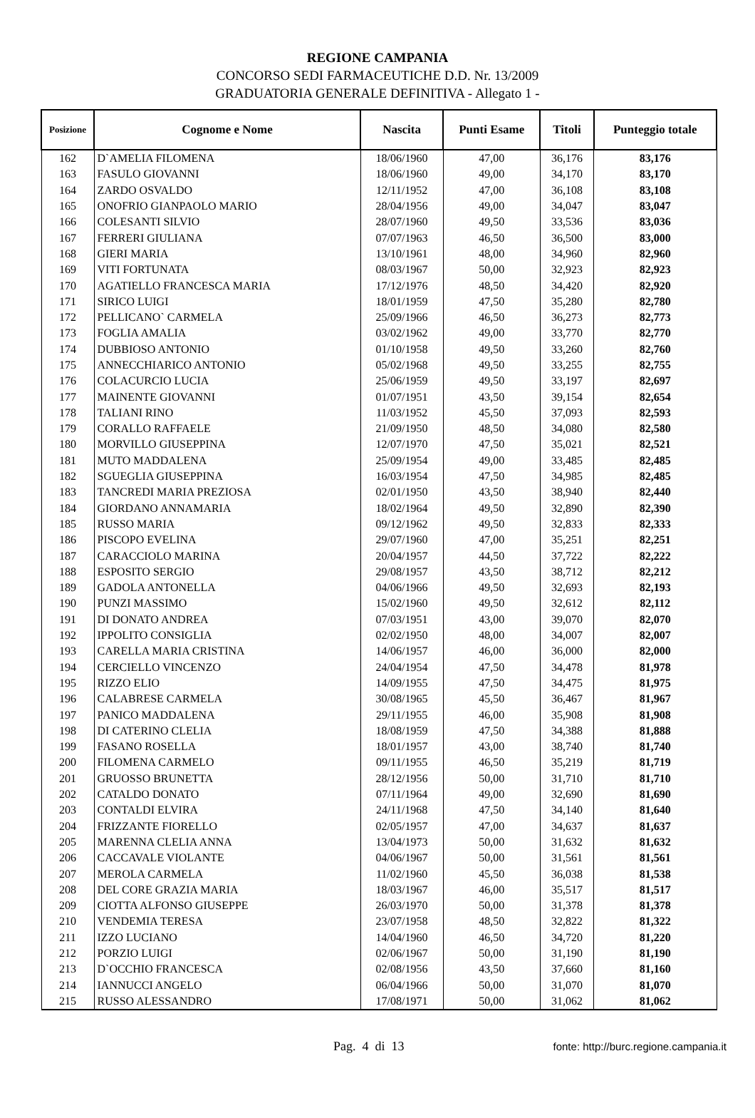REGIONE CAMPANIA
CONCORSO SEDI FARMACEUTICHE D.D. Nr. 13/2009
GRADUATORIA GENERALE DEFINITIVA - Allegato 1 -
| Posizione | Cognome e Nome | Nascita | Punti Esame | Titoli | Punteggio totale |
| --- | --- | --- | --- | --- | --- |
| 162 | D`AMELIA FILOMENA | 18/06/1960 | 47,00 | 36,176 | 83,176 |
| 163 | FASULO GIOVANNI | 18/06/1960 | 49,00 | 34,170 | 83,170 |
| 164 | ZARDO OSVALDO | 12/11/1952 | 47,00 | 36,108 | 83,108 |
| 165 | ONOFRIO GIANPAOLO MARIO | 28/04/1956 | 49,00 | 34,047 | 83,047 |
| 166 | COLESANTI SILVIO | 28/07/1960 | 49,50 | 33,536 | 83,036 |
| 167 | FERRERI GIULIANA | 07/07/1963 | 46,50 | 36,500 | 83,000 |
| 168 | GIERI MARIA | 13/10/1961 | 48,00 | 34,960 | 82,960 |
| 169 | VITI FORTUNATA | 08/03/1967 | 50,00 | 32,923 | 82,923 |
| 170 | AGATIELLO FRANCESCA MARIA | 17/12/1976 | 48,50 | 34,420 | 82,920 |
| 171 | SIRICO LUIGI | 18/01/1959 | 47,50 | 35,280 | 82,780 |
| 172 | PELLICANO` CARMELA | 25/09/1966 | 46,50 | 36,273 | 82,773 |
| 173 | FOGLIA AMALIA | 03/02/1962 | 49,00 | 33,770 | 82,770 |
| 174 | DUBBIOSO ANTONIO | 01/10/1958 | 49,50 | 33,260 | 82,760 |
| 175 | ANNECCHIARICO ANTONIO | 05/02/1968 | 49,50 | 33,255 | 82,755 |
| 176 | COLACURCIO LUCIA | 25/06/1959 | 49,50 | 33,197 | 82,697 |
| 177 | MAINENTE GIOVANNI | 01/07/1951 | 43,50 | 39,154 | 82,654 |
| 178 | TALIANI RINO | 11/03/1952 | 45,50 | 37,093 | 82,593 |
| 179 | CORALLO RAFFAELE | 21/09/1950 | 48,50 | 34,080 | 82,580 |
| 180 | MORVILLO GIUSEPPINA | 12/07/1970 | 47,50 | 35,021 | 82,521 |
| 181 | MUTO MADDALENA | 25/09/1954 | 49,00 | 33,485 | 82,485 |
| 182 | SGUEGLIA GIUSEPPINA | 16/03/1954 | 47,50 | 34,985 | 82,485 |
| 183 | TANCREDI MARIA PREZIOSA | 02/01/1950 | 43,50 | 38,940 | 82,440 |
| 184 | GIORDANO ANNAMARIA | 18/02/1964 | 49,50 | 32,890 | 82,390 |
| 185 | RUSSO MARIA | 09/12/1962 | 49,50 | 32,833 | 82,333 |
| 186 | PISCOPO EVELINA | 29/07/1960 | 47,00 | 35,251 | 82,251 |
| 187 | CARACCIOLO MARINA | 20/04/1957 | 44,50 | 37,722 | 82,222 |
| 188 | ESPOSITO SERGIO | 29/08/1957 | 43,50 | 38,712 | 82,212 |
| 189 | GADOLA ANTONELLA | 04/06/1966 | 49,50 | 32,693 | 82,193 |
| 190 | PUNZI MASSIMO | 15/02/1960 | 49,50 | 32,612 | 82,112 |
| 191 | DI DONATO ANDREA | 07/03/1951 | 43,00 | 39,070 | 82,070 |
| 192 | IPPOLITO CONSIGLIA | 02/02/1950 | 48,00 | 34,007 | 82,007 |
| 193 | CARELLA MARIA CRISTINA | 14/06/1957 | 46,00 | 36,000 | 82,000 |
| 194 | CERCIELLO VINCENZO | 24/04/1954 | 47,50 | 34,478 | 81,978 |
| 195 | RIZZO ELIO | 14/09/1955 | 47,50 | 34,475 | 81,975 |
| 196 | CALABRESE CARMELA | 30/08/1965 | 45,50 | 36,467 | 81,967 |
| 197 | PANICO MADDALENA | 29/11/1955 | 46,00 | 35,908 | 81,908 |
| 198 | DI CATERINO CLELIA | 18/08/1959 | 47,50 | 34,388 | 81,888 |
| 199 | FASANO ROSELLA | 18/01/1957 | 43,00 | 38,740 | 81,740 |
| 200 | FILOMENA CARMELO | 09/11/1955 | 46,50 | 35,219 | 81,719 |
| 201 | GRUOSSO BRUNETTA | 28/12/1956 | 50,00 | 31,710 | 81,710 |
| 202 | CATALDO DONATO | 07/11/1964 | 49,00 | 32,690 | 81,690 |
| 203 | CONTALDI ELVIRA | 24/11/1968 | 47,50 | 34,140 | 81,640 |
| 204 | FRIZZANTE FIORELLO | 02/05/1957 | 47,00 | 34,637 | 81,637 |
| 205 | MARENNA CLELIA ANNA | 13/04/1973 | 50,00 | 31,632 | 81,632 |
| 206 | CACCAVALE VIOLANTE | 04/06/1967 | 50,00 | 31,561 | 81,561 |
| 207 | MEROLA CARMELA | 11/02/1960 | 45,50 | 36,038 | 81,538 |
| 208 | DEL CORE GRAZIA MARIA | 18/03/1967 | 46,00 | 35,517 | 81,517 |
| 209 | CIOTTA ALFONSO GIUSEPPE | 26/03/1970 | 50,00 | 31,378 | 81,378 |
| 210 | VENDEMIA TERESA | 23/07/1958 | 48,50 | 32,822 | 81,322 |
| 211 | IZZO LUCIANO | 14/04/1960 | 46,50 | 34,720 | 81,220 |
| 212 | PORZIO LUIGI | 02/06/1967 | 50,00 | 31,190 | 81,190 |
| 213 | D`OCCHIO FRANCESCA | 02/08/1956 | 43,50 | 37,660 | 81,160 |
| 214 | IANNUCCI ANGELO | 06/04/1966 | 50,00 | 31,070 | 81,070 |
| 215 | RUSSO ALESSANDRO | 17/08/1971 | 50,00 | 31,062 | 81,062 |
Pag. 4 di 13 fonte: http://burc.regione.campania.it